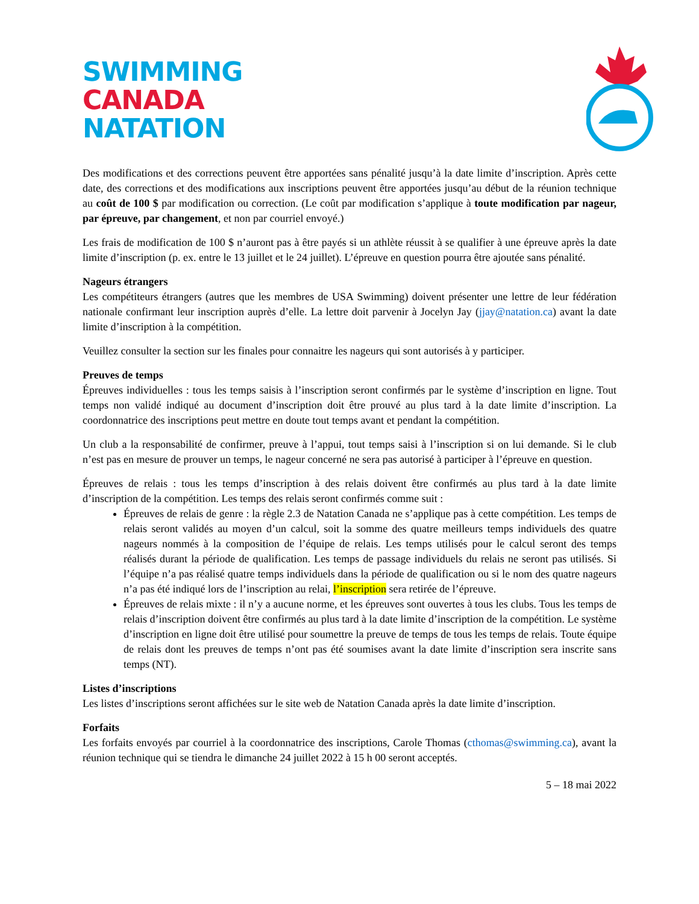SWIMMING
CANADA
NATATION
Des modifications et des corrections peuvent être apportées sans pénalité jusqu’à la date limite d’inscription. Après cette date, des corrections et des modifications aux inscriptions peuvent être apportées jusqu’au début de la réunion technique au coût de 100 $ par modification ou correction. (Le coût par modification s’applique à toute modification par nageur, par épreuve, par changement, et non par courriel envoyé.)
Les frais de modification de 100 $ n’auront pas à être payés si un athlète réussit à se qualifier à une épreuve après la date limite d’inscription (p. ex. entre le 13 juillet et le 24 juillet). L’épreuve en question pourra être ajoutée sans pénalité.
Nageurs étrangers
Les compétiteurs étrangers (autres que les membres de USA Swimming) doivent présenter une lettre de leur fédération nationale confirmant leur inscription auprès d’elle. La lettre doit parvenir à Jocelyn Jay (jjay@natation.ca) avant la date limite d’inscription à la compétition.
Veuillez consulter la section sur les finales pour connaitre les nageurs qui sont autorisés à y participer.
Preuves de temps
Épreuves individuelles : tous les temps saisis à l’inscription seront confirmés par le système d’inscription en ligne. Tout temps non validé indiqué au document d’inscription doit être prouvé au plus tard à la date limite d’inscription. La coordonnatrice des inscriptions peut mettre en doute tout temps avant et pendant la compétition.
Un club a la responsabilité de confirmer, preuve à l’appui, tout temps saisi à l’inscription si on lui demande. Si le club n’est pas en mesure de prouver un temps, le nageur concerné ne sera pas autorisé à participer à l’épreuve en question.
Épreuves de relais : tous les temps d’inscription à des relais doivent être confirmés au plus tard à la date limite d’inscription de la compétition. Les temps des relais seront confirmés comme suit :
Épreuves de relais de genre : la règle 2.3 de Natation Canada ne s’applique pas à cette compétition. Les temps de relais seront validés au moyen d’un calcul, soit la somme des quatre meilleurs temps individuels des quatre nageurs nommés à la composition de l’équipe de relais. Les temps utilisés pour le calcul seront des temps réalisés durant la période de qualification. Les temps de passage individuels du relais ne seront pas utilisés. Si l’équipe n’a pas réalisé quatre temps individuels dans la période de qualification ou si le nom des quatre nageurs n’a pas été indiqué lors de l’inscription au relai, l’inscription sera retirée de l’épreuve.
Épreuves de relais mixte : il n’y a aucune norme, et les épreuves sont ouvertes à tous les clubs. Tous les temps de relais d’inscription doivent être confirmés au plus tard à la date limite d’inscription de la compétition. Le système d’inscription en ligne doit être utilisé pour soumettre la preuve de temps de tous les temps de relais. Toute équipe de relais dont les preuves de temps n’ont pas été soumises avant la date limite d’inscription sera inscrite sans temps (NT).
Listes d’inscriptions
Les listes d’inscriptions seront affichées sur le site web de Natation Canada après la date limite d’inscription.
Forfaits
Les forfaits envoyés par courriel à la coordonnatrice des inscriptions, Carole Thomas (cthomas@swimming.ca), avant la réunion technique qui se tiendra le dimanche 24 juillet 2022 à 15 h 00 seront acceptés.
5 – 18 mai 2022